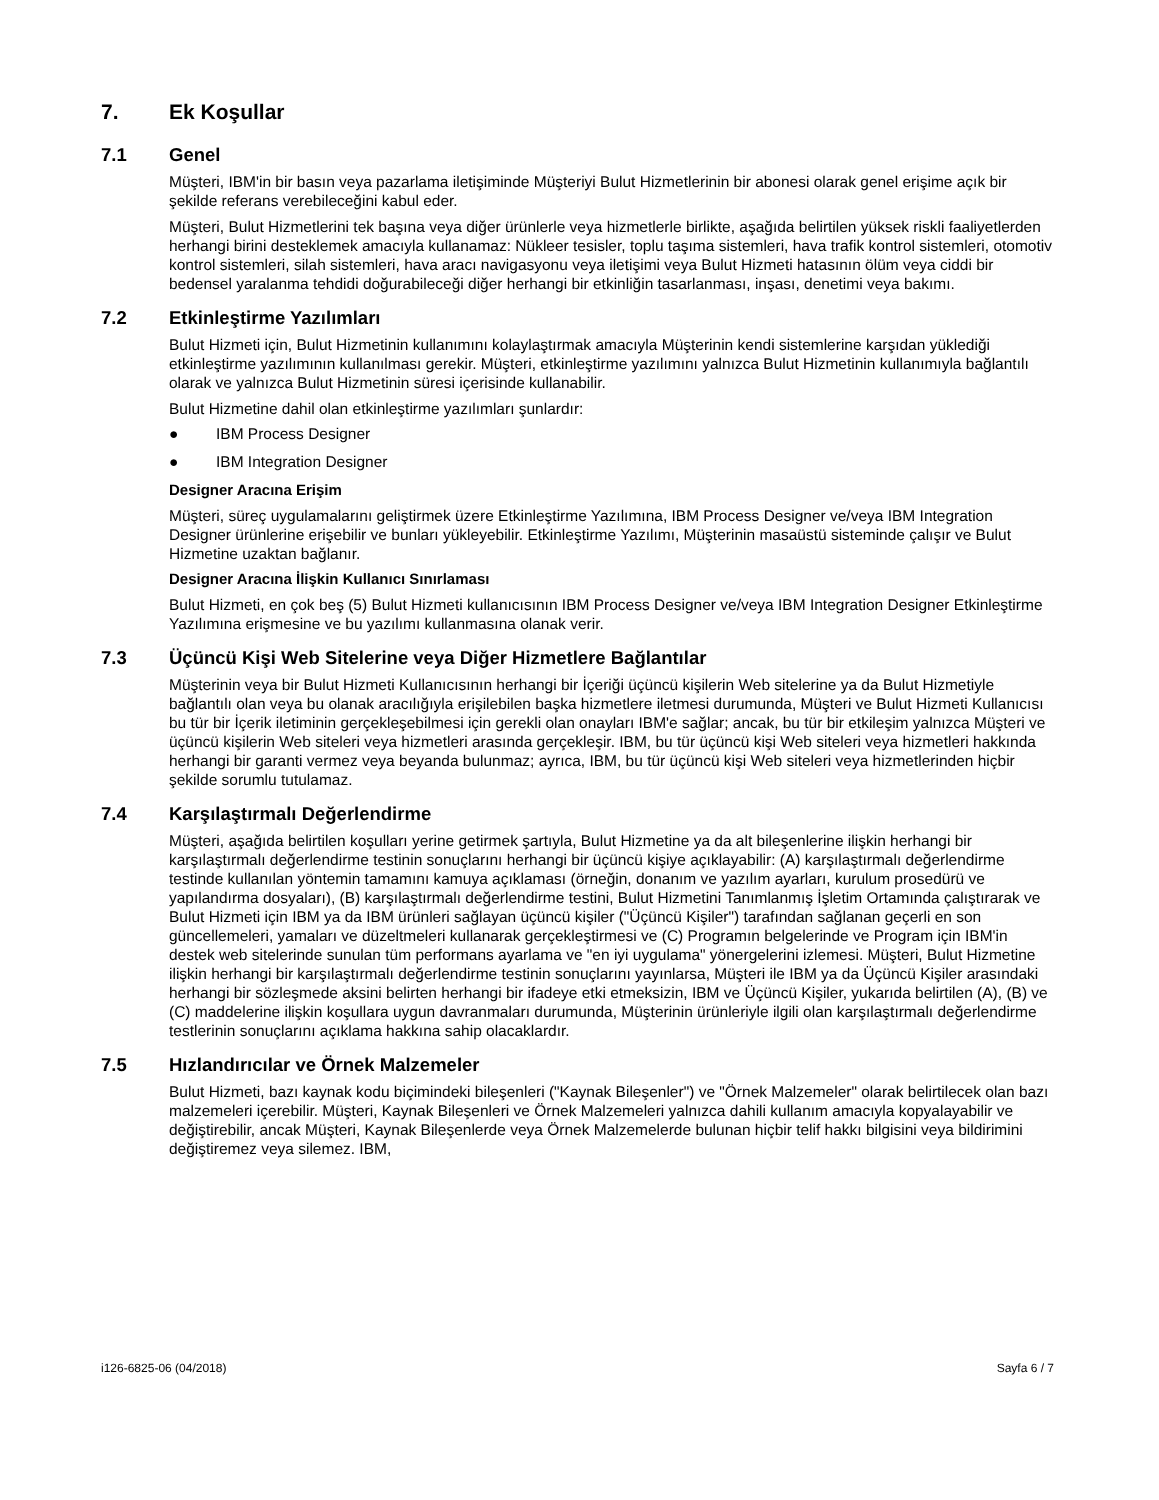7. Ek Koşullar
7.1 Genel
Müşteri, IBM'in bir basın veya pazarlama iletişiminde Müşteriyi Bulut Hizmetlerinin bir abonesi olarak genel erişime açık bir şekilde referans verebileceğini kabul eder.
Müşteri, Bulut Hizmetlerini tek başına veya diğer ürünlerle veya hizmetlerle birlikte, aşağıda belirtilen yüksek riskli faaliyetlerden herhangi birini desteklemek amacıyla kullanamaz: Nükleer tesisler, toplu taşıma sistemleri, hava trafik kontrol sistemleri, otomotiv kontrol sistemleri, silah sistemleri, hava aracı navigasyonu veya iletişimi veya Bulut Hizmeti hatasının ölüm veya ciddi bir bedensel yaralanma tehdidi doğurabileceği diğer herhangi bir etkinliğin tasarlanması, inşası, denetimi veya bakımı.
7.2 Etkinleştirme Yazılımları
Bulut Hizmeti için, Bulut Hizmetinin kullanımını kolaylaştırmak amacıyla Müşterinin kendi sistemlerine karşıdan yüklediği etkinleştirme yazılımının kullanılması gerekir. Müşteri, etkinleştirme yazılımını yalnızca Bulut Hizmetinin kullanımıyla bağlantılı olarak ve yalnızca Bulut Hizmetinin süresi içerisinde kullanabilir.
Bulut Hizmetine dahil olan etkinleştirme yazılımları şunlardır:
● IBM Process Designer
● IBM Integration Designer
Designer Aracına Erişim
Müşteri, süreç uygulamalarını geliştirmek üzere Etkinleştirme Yazılımına, IBM Process Designer ve/veya IBM Integration Designer ürünlerine erişebilir ve bunları yükleyebilir. Etkinleştirme Yazılımı, Müşterinin masaüstü sisteminde çalışır ve Bulut Hizmetine uzaktan bağlanır.
Designer Aracına İlişkin Kullanıcı Sınırlaması
Bulut Hizmeti, en çok beş (5) Bulut Hizmeti kullanıcısının IBM Process Designer ve/veya IBM Integration Designer Etkinleştirme Yazılımına erişmesine ve bu yazılımı kullanmasına olanak verir.
7.3 Üçüncü Kişi Web Sitelerine veya Diğer Hizmetlere Bağlantılar
Müşterinin veya bir Bulut Hizmeti Kullanıcısının herhangi bir İçeriği üçüncü kişilerin Web sitelerine ya da Bulut Hizmetiyle bağlantılı olan veya bu olanak aracılığıyla erişilebilen başka hizmetlere iletmesi durumunda, Müşteri ve Bulut Hizmeti Kullanıcısı bu tür bir İçerik iletiminin gerçekleşebilmesi için gerekli olan onayları IBM'e sağlar; ancak, bu tür bir etkileşim yalnızca Müşteri ve üçüncü kişilerin Web siteleri veya hizmetleri arasında gerçekleşir. IBM, bu tür üçüncü kişi Web siteleri veya hizmetleri hakkında herhangi bir garanti vermez veya beyanda bulunmaz; ayrıca, IBM, bu tür üçüncü kişi Web siteleri veya hizmetlerinden hiçbir şekilde sorumlu tutulamaz.
7.4 Karşılaştırmalı Değerlendirme
Müşteri, aşağıda belirtilen koşulları yerine getirmek şartıyla, Bulut Hizmetine ya da alt bileşenlerine ilişkin herhangi bir karşılaştırmalı değerlendirme testinin sonuçlarını herhangi bir üçüncü kişiye açıklayabilir: (A) karşılaştırmalı değerlendirme testinde kullanılan yöntemin tamamını kamuya açıklaması (örneğin, donanım ve yazılım ayarları, kurulum prosedürü ve yapılandırma dosyaları), (B) karşılaştırmalı değerlendirme testini, Bulut Hizmetini Tanımlanmış İşletim Ortamında çalıştırarak ve Bulut Hizmeti için IBM ya da IBM ürünleri sağlayan üçüncü kişiler ("Üçüncü Kişiler") tarafından sağlanan geçerli en son güncellemeleri, yamaları ve düzeltmeleri kullanarak gerçekleştirmesi ve (C) Programın belgelerinde ve Program için IBM'in destek web sitelerinde sunulan tüm performans ayarlama ve "en iyi uygulama" yönergelerini izlemesi. Müşteri, Bulut Hizmetine ilişkin herhangi bir karşılaştırmalı değerlendirme testinin sonuçlarını yayınlarsa, Müşteri ile IBM ya da Üçüncü Kişiler arasındaki herhangi bir sözleşmede aksini belirten herhangi bir ifadeye etki etmeksizin, IBM ve Üçüncü Kişiler, yukarıda belirtilen (A), (B) ve (C) maddelerine ilişkin koşullara uygun davranmaları durumunda, Müşterinin ürünleriyle ilgili olan karşılaştırmalı değerlendirme testlerinin sonuçlarını açıklama hakkına sahip olacaklardır.
7.5 Hızlandırıcılar ve Örnek Malzemeler
Bulut Hizmeti, bazı kaynak kodu biçimindeki bileşenleri ("Kaynak Bileşenler") ve "Örnek Malzemeler" olarak belirtilecek olan bazı malzemeleri içerebilir. Müşteri, Kaynak Bileşenleri ve Örnek Malzemeleri yalnızca dahili kullanım amacıyla kopyalayabilir ve değiştirebilir, ancak Müşteri, Kaynak Bileşenlerde veya Örnek Malzemelerde bulunan hiçbir telif hakkı bilgisini veya bildirimini değiştiremez veya silemez. IBM,
i126-6825-06 (04/2018) Sayfa 6 / 7